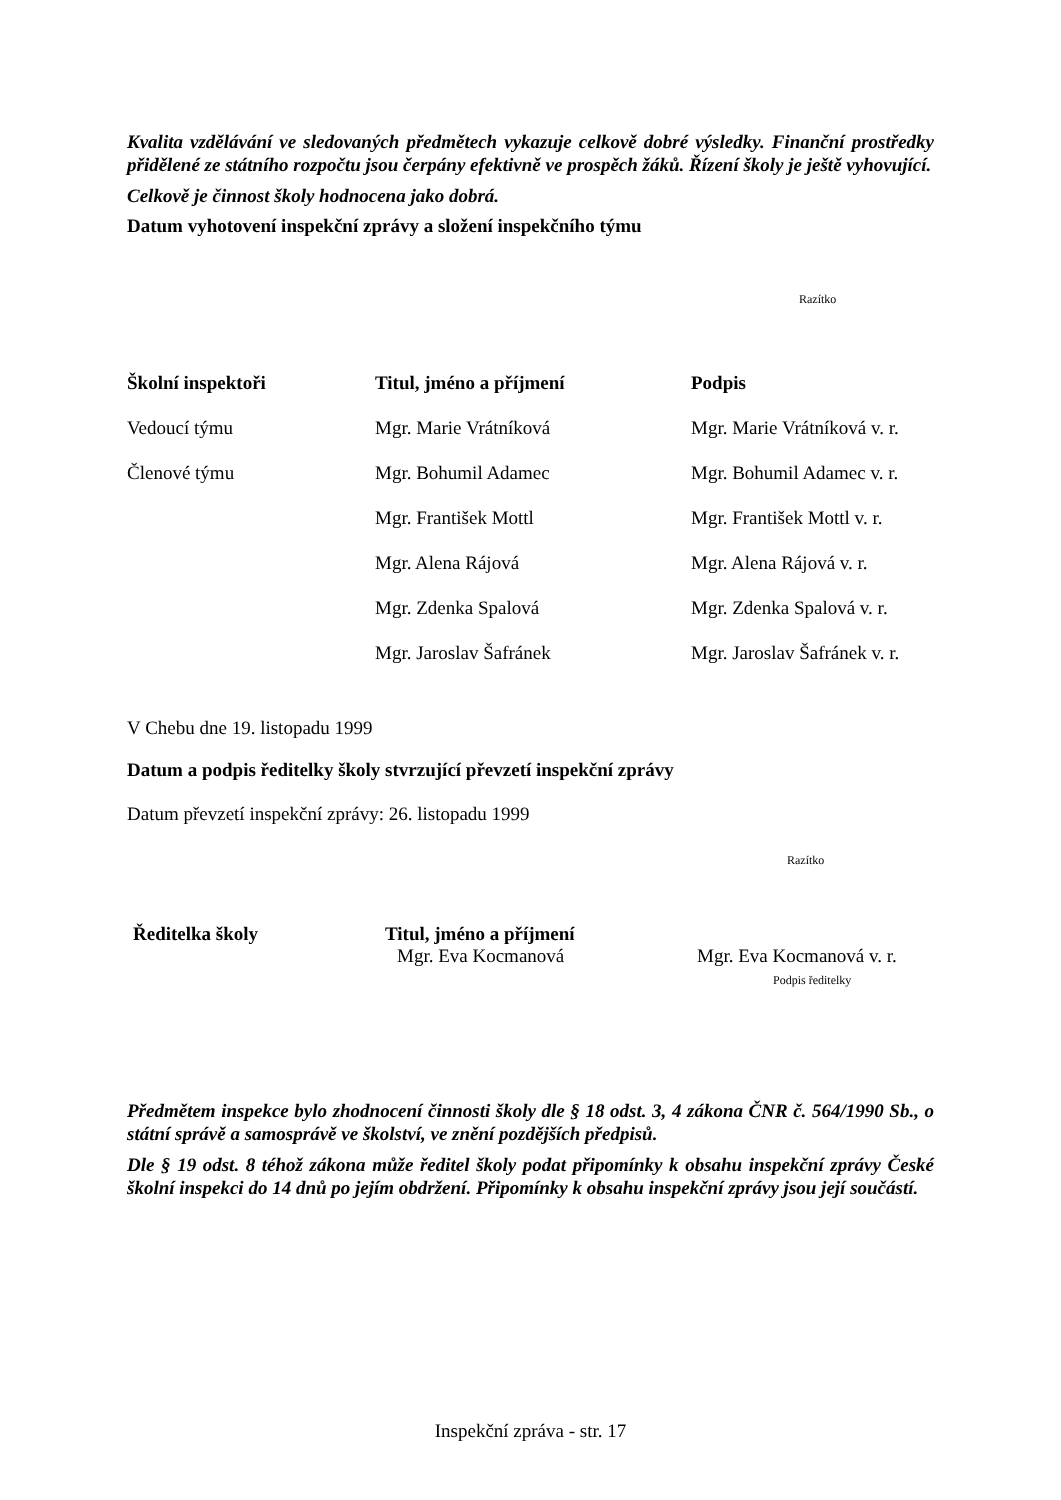Kvalita vzdělávání ve sledovaných předmětech vykazuje celkově dobré výsledky. Finanční prostředky přidělené ze státního rozpočtu jsou čerpány efektivně ve prospěch žáků. Řízení školy je ještě vyhovující.
Celkově je činnost školy hodnocena jako dobrá.
Datum vyhotovení inspekční zprávy a složení inspekčního týmu
Razítko
| Školní inspektoři | Titul, jméno a příjmení | Podpis |
| Vedoucí týmu | Mgr. Marie Vrátníková | Mgr. Marie Vrátníková v. r. |
| Členové týmu | Mgr. Bohumil Adamec | Mgr. Bohumil Adamec v. r. |
| | Mgr. František Mottl | Mgr. František Mottl v. r. |
| | Mgr. Alena Rájová | Mgr. Alena Rájová v. r. |
| | Mgr. Zdenka Spalová | Mgr. Zdenka Spalová v. r. |
| | Mgr. Jaroslav Šafránek | Mgr. Jaroslav Šafránek v. r. |
V Chebu dne 19. listopadu 1999
Datum a podpis ředitelky školy stvrzující převzetí inspekční zprávy
Datum převzetí inspekční zprávy: 26. listopadu 1999
Razítko
| Ředitelka školy | Titul, jméno a příjmení Mgr. Eva Kocmanová | Mgr. Eva Kocmanová v. r. Podpis ředitelky |
Předmětem inspekce bylo zhodnocení činnosti školy dle § 18 odst. 3, 4 zákona ČNR č. 564/1990 Sb., o státní správě a samosprávě ve školství, ve znění pozdějších předpisů.
Dle § 19 odst. 8 téhož zákona může ředitel školy podat připomínky k obsahu inspekční zprávy České školní inspekci do 14 dnů po jejím obdržení. Připomínky k obsahu inspekční zprávy jsou její součástí.
Inspekční zpráva - str. 17